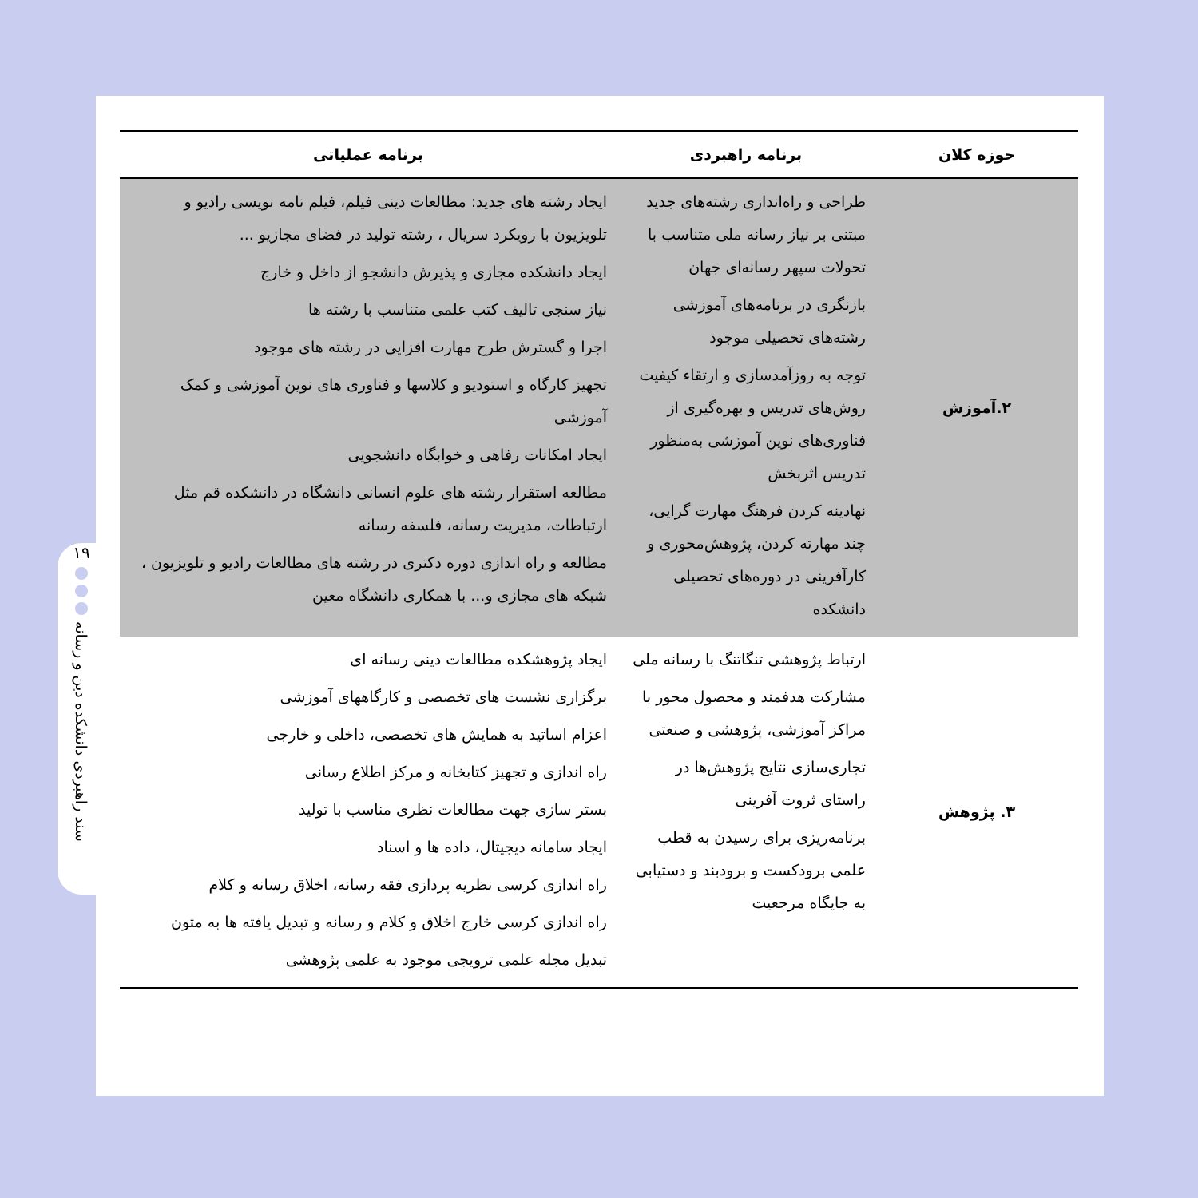۱۹
سند راهبردی دانشکده دین و رسانه
| حوزه کلان | برنامه راهبردی | برنامه عملیاتی |
| --- | --- | --- |
| ۲.آموزش | طراحی و راه‌اندازی رشته‌های جدید مبتنی بر نیاز رسانه ملی متناسب با تحولات سپهر رسانه‌ای جهان بازنگری در برنامه‌های آموزشی رشته‌های تحصیلی موجود توجه به روزآمدسازی و ارتقاء کیفیت روش‌های تدریس و بهره‌گیری از فناوری‌های نوین آموزشی به‌منظور تدریس اثربخش نهادینه کردن فرهنگ مهارت گرایی، چند مهارته کردن، پژوهش‌محوری و کارآفرینی در دوره‌های تحصیلی دانشکده | ایجاد رشته های جدید: مطالعات دینی فیلم، فیلم نامه نویسی رادیو و تلویزیون با رویکرد سریال ، رشته تولید در فضای مجازیو ... ایجاد دانشکده مجازی و پذیرش دانشجو از داخل و خارج نیاز سنجی تالیف کتب علمی متناسب با رشته ها اجرا و گسترش طرح مهارت افزایی در رشته های موجود تجهیز کارگاه و استودیو و کلاسها و فناوری های نوین آموزشی و کمک آموزشی ایجاد امکانات رفاهی و خوابگاه دانشجویی مطالعه استقرار رشته های علوم انسانی دانشگاه در دانشکده قم مثل ارتباطات، مدیریت رسانه، فلسفه رسانه مطالعه و راه اندازی دوره دکتری در رشته های مطالعات رادیو و تلویزیون ، شبکه های مجازی و... با همکاری دانشگاه معین |
| ۳. پژوهش | ارتباط پژوهشی تنگاتنگ با رسانه ملی مشارکت هدفمند و محصول محور با مراکز آموزشی، پژوهشی و صنعتی تجاری‌سازی نتایج پژوهش‌ها در راستای ثروت آفرینی برنامه‌ریزی برای رسیدن به قطب علمی برودکست و برودبند و دستیابی به جایگاه مرجعیت | ایجاد پژوهشکده مطالعات دینی رسانه ای برگزاری نشست های تخصصی و کارگاههای آموزشی اعزام اساتید به همایش های تخصصی، داخلی و خارجی راه اندازی و تجهیز کتابخانه و مرکز اطلاع رسانی بستر سازی جهت مطالعات نظری مناسب با تولید ایجاد سامانه دیجیتال، داده ها و اسناد راه اندازی کرسی نظریه پردازی فقه رسانه، اخلاق رسانه و کلام راه اندازی کرسی خارج اخلاق و کلام و رسانه و تبدیل یافته ها به متون تبدیل مجله علمی ترویجی موجود به علمی پژوهشی |